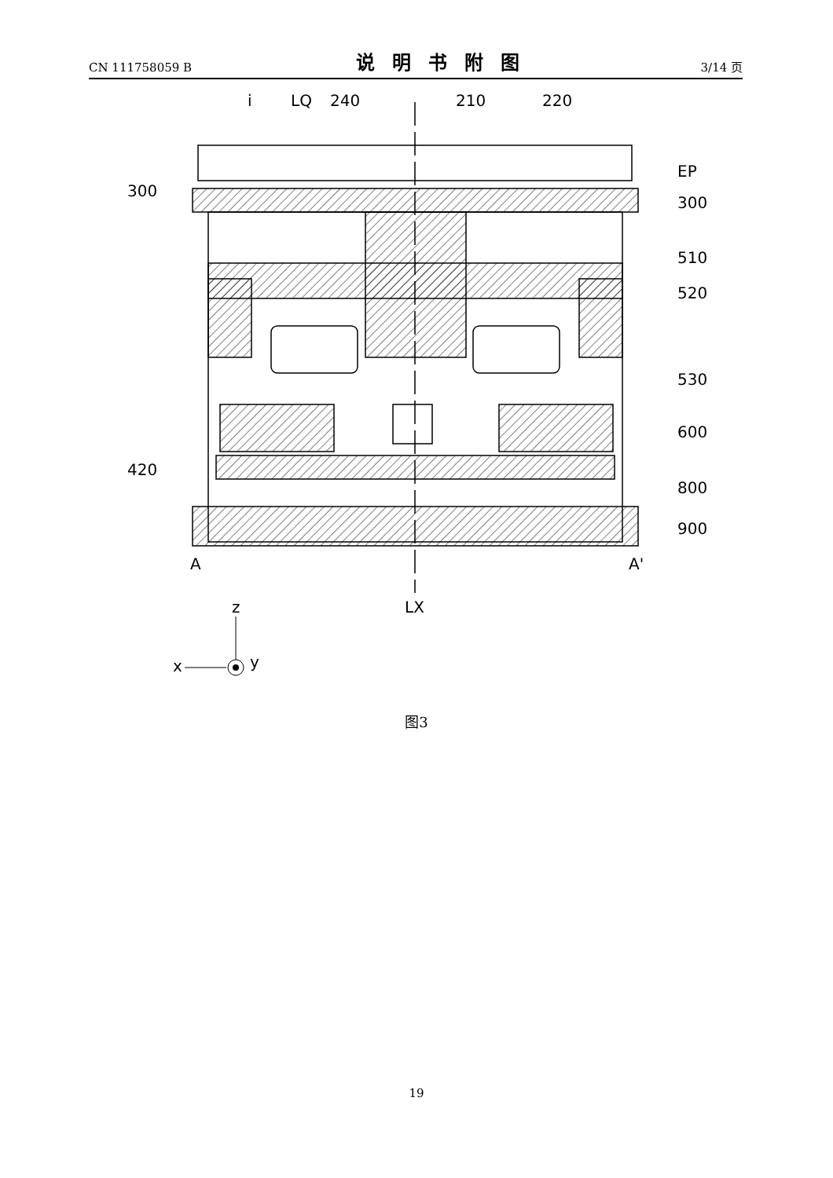CN 111758059 B 说明书附图 3/14 页
i
LQ
240
210
220
300
EP
300
510
520
530
600
420
800
900
A
A'
LX
z
x
y
图3
19